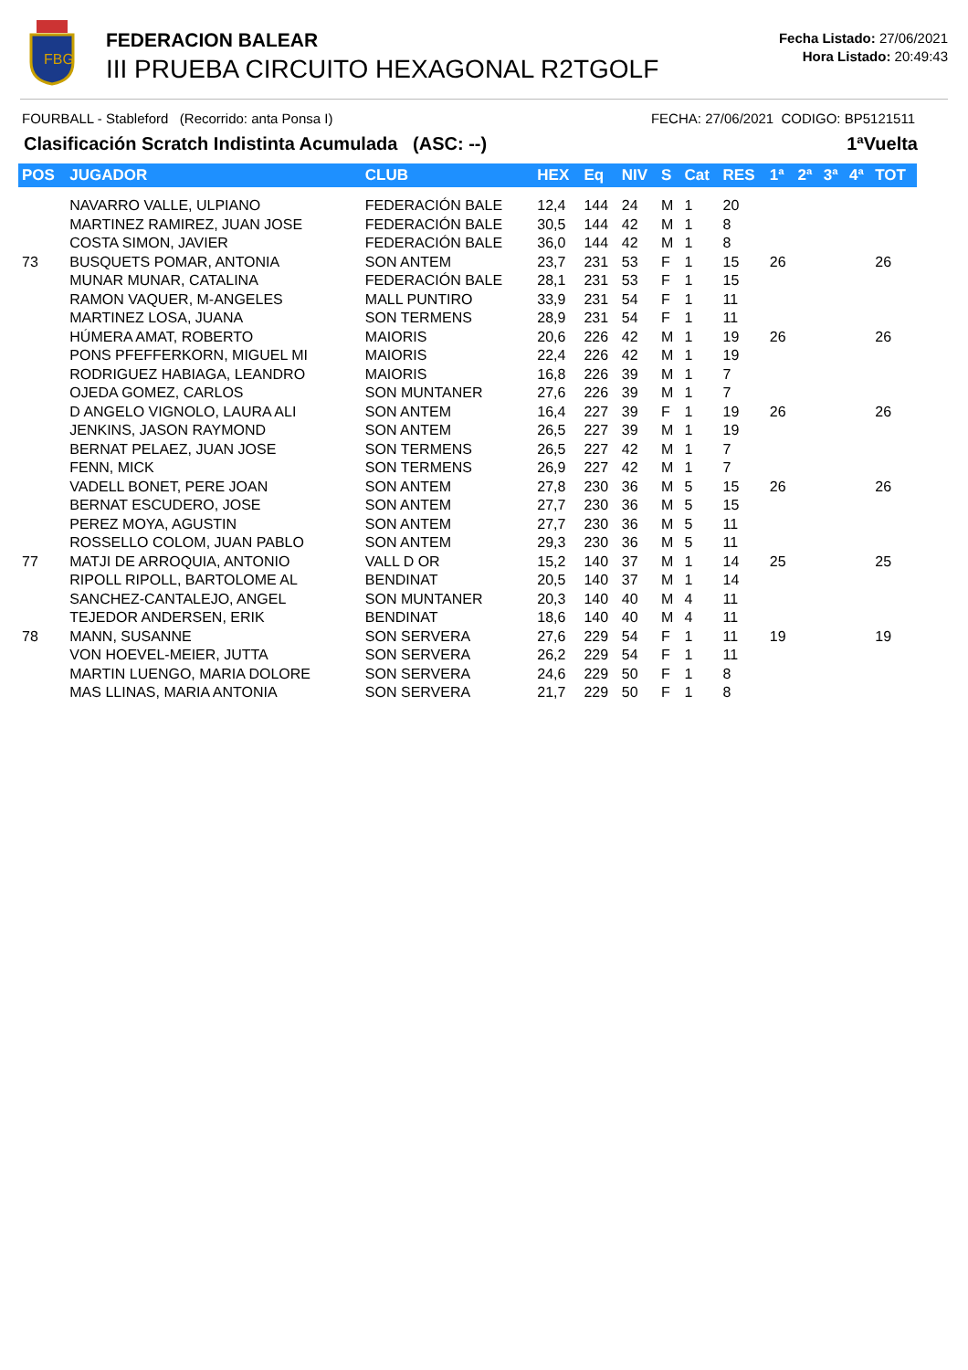FBG
FEDERACION BALEAR
III PRUEBA CIRCUITO HEXAGONAL R2TGOLF
Fecha Listado: 27/06/2021
Hora Listado: 20:49:43
FOURBALL - Stableford (Recorrido: anta Ponsa I) FECHA: 27/06/2021 CODIGO: BP5121511
Clasificación Scratch Indistinta Acumulada (ASC: --) 1ªVuelta
| POS | JUGADOR | CLUB | HEX | Eq | NIV | S | Cat | RES | 1ª | 2ª | 3ª | 4ª | TOT |
| --- | --- | --- | --- | --- | --- | --- | --- | --- | --- | --- | --- | --- | --- |
| | NAVARRO VALLE, ULPIANO | FEDERACIÓN BALE | 12,4 | 144 | 24 | M | 1 | 20 | | | | | |
| | MARTINEZ RAMIREZ, JUAN JOSE | FEDERACIÓN BALE | 30,5 | 144 | 42 | M | 1 | 8 | | | | | |
| | COSTA SIMON, JAVIER | FEDERACIÓN BALE | 36,0 | 144 | 42 | M | 1 | 8 | | | | | |
| 73 | BUSQUETS POMAR, ANTONIA | SON ANTEM | 23,7 | 231 | 53 | F | 1 | 15 | 26 | | | | 26 |
| | MUNAR MUNAR, CATALINA | FEDERACIÓN BALE | 28,1 | 231 | 53 | F | 1 | 15 | | | | | |
| | RAMON VAQUER, M-ANGELES | MALL PUNTIRO | 33,9 | 231 | 54 | F | 1 | 11 | | | | | |
| | MARTINEZ LOSA, JUANA | SON TERMENS | 28,9 | 231 | 54 | F | 1 | 11 | | | | | |
| | HÚMERA AMAT, ROBERTO | MAIORIS | 20,6 | 226 | 42 | M | 1 | 19 | 26 | | | | 26 |
| | PONS PFEFFERKORN, MIGUEL MI | MAIORIS | 22,4 | 226 | 42 | M | 1 | 19 | | | | | |
| | RODRIGUEZ HABIAGA, LEANDRO | MAIORIS | 16,8 | 226 | 39 | M | 1 | 7 | | | | | |
| | OJEDA GOMEZ, CARLOS | SON MUNTANER | 27,6 | 226 | 39 | M | 1 | 7 | | | | | |
| | D ANGELO VIGNOLO, LAURA ALI | SON ANTEM | 16,4 | 227 | 39 | F | 1 | 19 | 26 | | | | 26 |
| | JENKINS, JASON RAYMOND | SON ANTEM | 26,5 | 227 | 39 | M | 1 | 19 | | | | | |
| | BERNAT PELAEZ, JUAN JOSE | SON TERMENS | 26,5 | 227 | 42 | M | 1 | 7 | | | | | |
| | FENN, MICK | SON TERMENS | 26,9 | 227 | 42 | M | 1 | 7 | | | | | |
| | VADELL BONET, PERE JOAN | SON ANTEM | 27,8 | 230 | 36 | M | 5 | 15 | 26 | | | | 26 |
| | BERNAT ESCUDERO, JOSE | SON ANTEM | 27,7 | 230 | 36 | M | 5 | 15 | | | | | |
| | PEREZ MOYA, AGUSTIN | SON ANTEM | 27,7 | 230 | 36 | M | 5 | 11 | | | | | |
| | ROSSELLO COLOM, JUAN PABLO | SON ANTEM | 29,3 | 230 | 36 | M | 5 | 11 | | | | | |
| 77 | MATJI DE ARROQUIA, ANTONIO | VALL D OR | 15,2 | 140 | 37 | M | 1 | 14 | 25 | | | | 25 |
| | RIPOLL RIPOLL, BARTOLOME AL | BENDINAT | 20,5 | 140 | 37 | M | 1 | 14 | | | | | |
| | SANCHEZ-CANTALEJO, ANGEL | SON MUNTANER | 20,3 | 140 | 40 | M | 4 | 11 | | | | | |
| | TEJEDOR ANDERSEN, ERIK | BENDINAT | 18,6 | 140 | 40 | M | 4 | 11 | | | | | |
| 78 | MANN, SUSANNE | SON SERVERA | 27,6 | 229 | 54 | F | 1 | 11 | 19 | | | | 19 |
| | VON HOEVEL-MEIER, JUTTA | SON SERVERA | 26,2 | 229 | 54 | F | 1 | 11 | | | | | |
| | MARTIN LUENGO, MARIA DOLORE | SON SERVERA | 24,6 | 229 | 50 | F | 1 | 8 | | | | | |
| | MAS LLINAS, MARIA ANTONIA | SON SERVERA | 21,7 | 229 | 50 | F | 1 | 8 | | | | | |